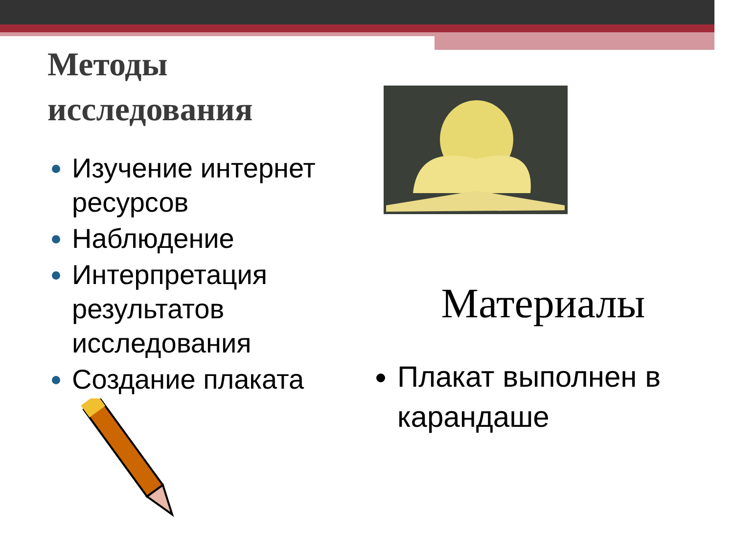Методы исследования
Изучение интернет ресурсов
Наблюдение
Интерпретация результатов исследования
Создание плаката
Материалы
Плакат выполнен в карандаше